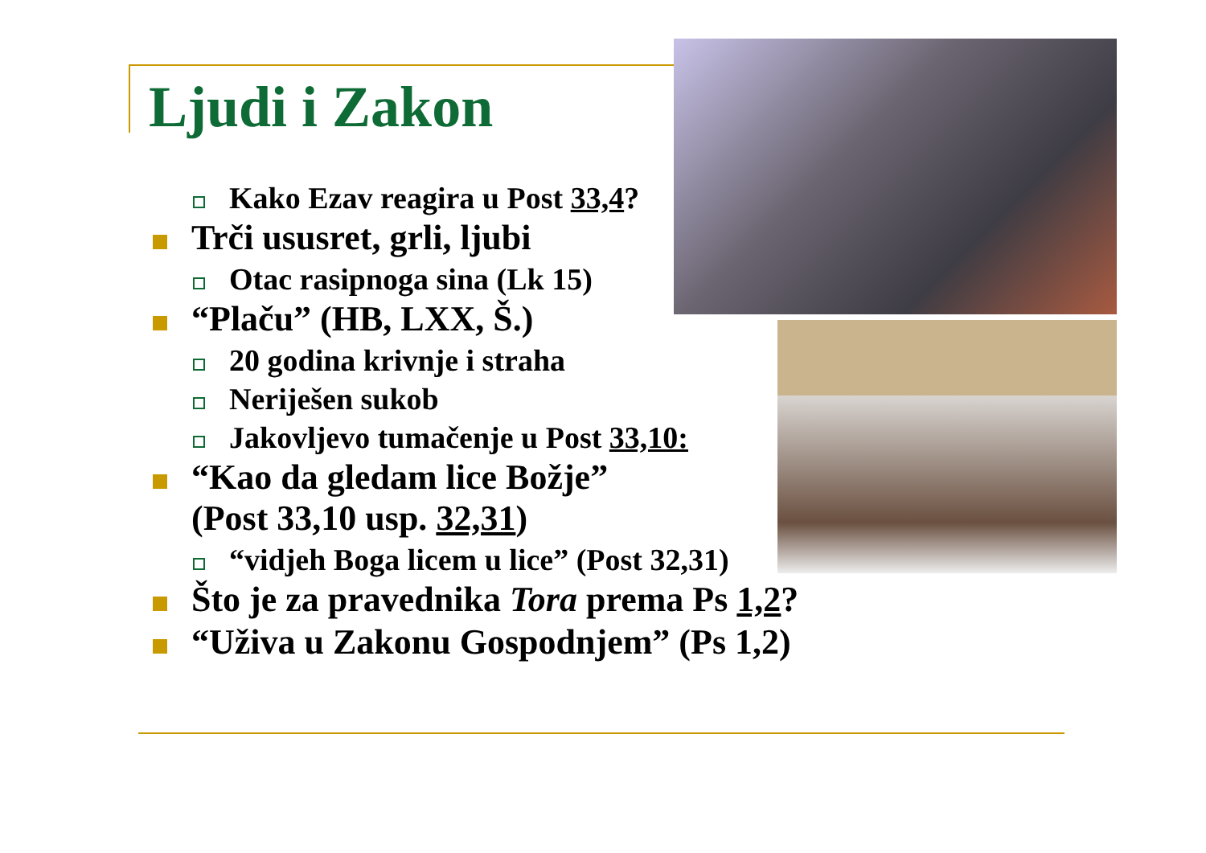Ljudi i Zakon
Kako Ezav reagira u Post 33,4?
Trči ususret, grli, ljubi
Otac rasipnoga sina (Lk 15)
“Plaču” (HB, LXX, Š.)
20 godina krivnje i straha
Neriješen sukob
Jakovljevo tumačenje u Post 33,10:
“Kao da gledam lice Božje”
(Post 33,10 usp. 32,31)
“vidjeh Boga licem u lice” (Post 32,31)
Što je za pravednika Tora prema Ps 1,2?
“Uživa u Zakonu Gospodnjem” (Ps 1,2)